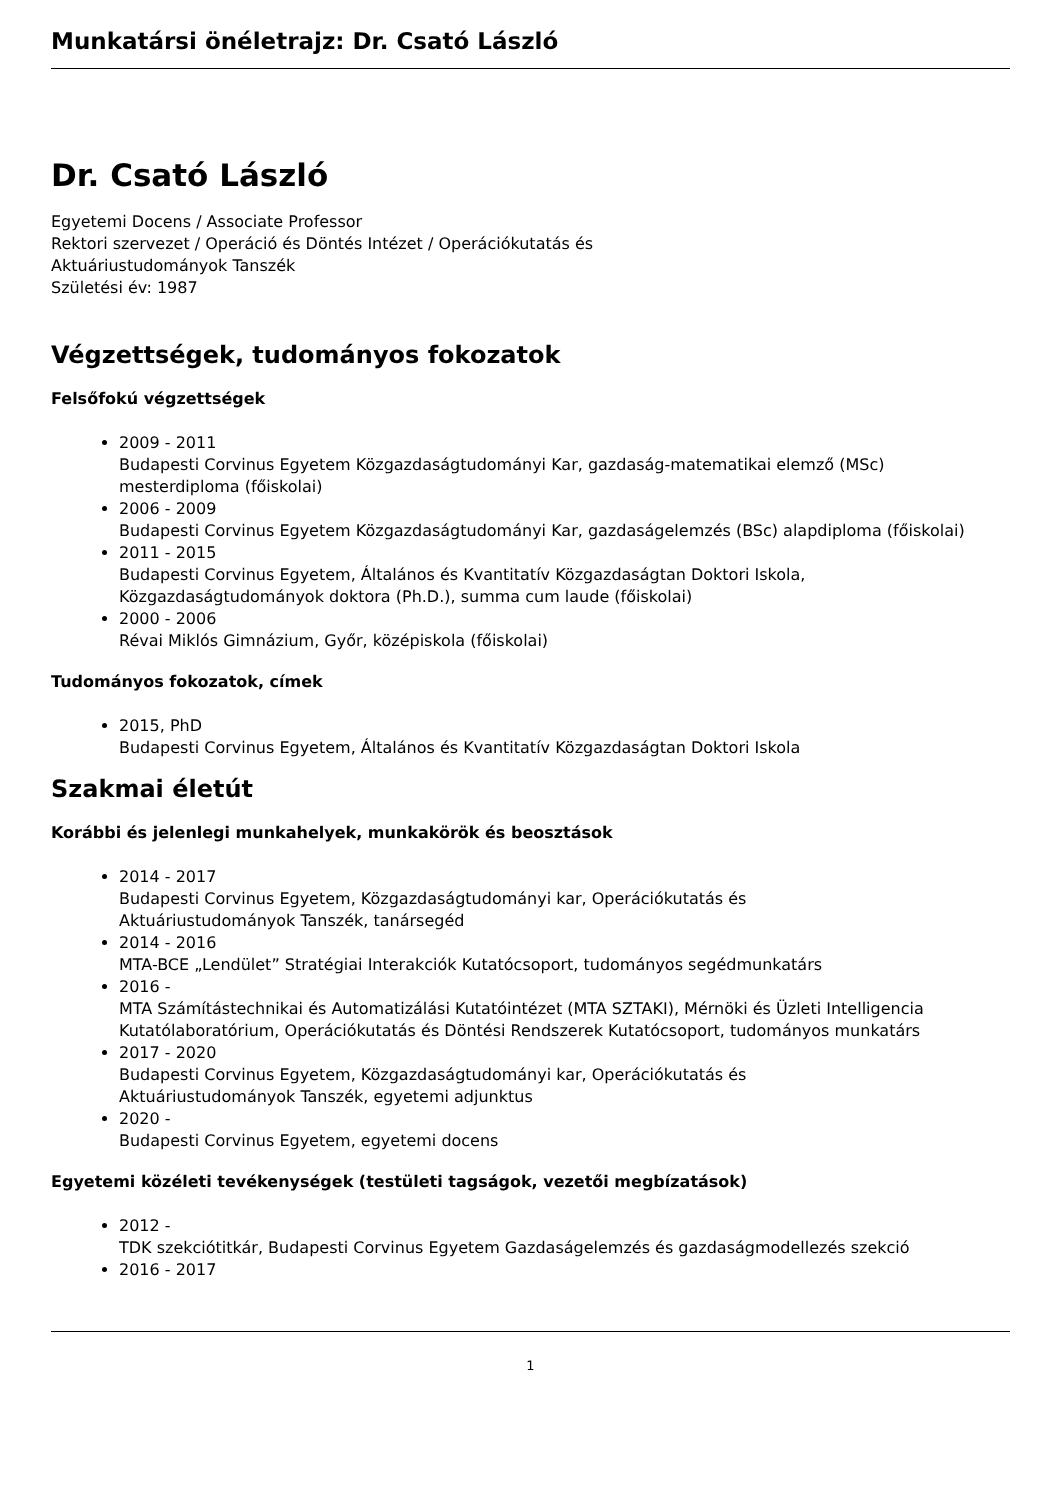Munkatársi önéletrajz: Dr. Csató László
Dr. Csató László
Egyetemi Docens / Associate Professor
Rektori szervezet / Operáció és Döntés Intézet / Operációkutatás és
Aktuáriustudományok Tanszék
Születési év: 1987
Végzettségek, tudományos fokozatok
Felsőfokú végzettségek
2009 - 2011
Budapesti Corvinus Egyetem Közgazdaságtudományi Kar, gazdaság-matematikai elemző (MSc) mesterdiploma (főiskolai)
2006 - 2009
Budapesti Corvinus Egyetem Közgazdaságtudományi Kar, gazdaságelemzés (BSc) alapdiploma (főiskolai)
2011 - 2015
Budapesti Corvinus Egyetem, Általános és Kvantitatív Közgazdaságtan Doktori Iskola, Közgazdaságtudományok doktora (Ph.D.), summa cum laude (főiskolai)
2000 - 2006
Révai Miklós Gimnázium, Győr, középiskola (főiskolai)
Tudományos fokozatok, címek
2015, PhD
Budapesti Corvinus Egyetem, Általános és Kvantitatív Közgazdaságtan Doktori Iskola
Szakmai életút
Korábbi és jelenlegi munkahelyek, munkakörök és beosztások
2014 - 2017
Budapesti Corvinus Egyetem, Közgazdaságtudományi kar, Operációkutatás és
Aktuáriustudományok Tanszék, tanársegéd
2014 - 2016
MTA-BCE „Lendület” Stratégiai Interakciók Kutatócsoport, tudományos segédmunkatárs
2016 -
MTA Számítástechnikai és Automatizálási Kutatóintézet (MTA SZTAKI), Mérnöki és Üzleti Intelligencia Kutatólaboratórium, Operációkutatás és Döntési Rendszerek Kutatócsoport, tudományos munkatárs
2017 - 2020
Budapesti Corvinus Egyetem, Közgazdaságtudományi kar, Operációkutatás és
Aktuáriustudományok Tanszék, egyetemi adjunktus
2020 -
Budapesti Corvinus Egyetem, egyetemi docens
Egyetemi közéleti tevékenységek (testületi tagságok, vezetői megbízatások)
2012 -
TDK szekciótitkár, Budapesti Corvinus Egyetem Gazdaságelemzés és gazdaságmodellezés szekció
2016 - 2017
1